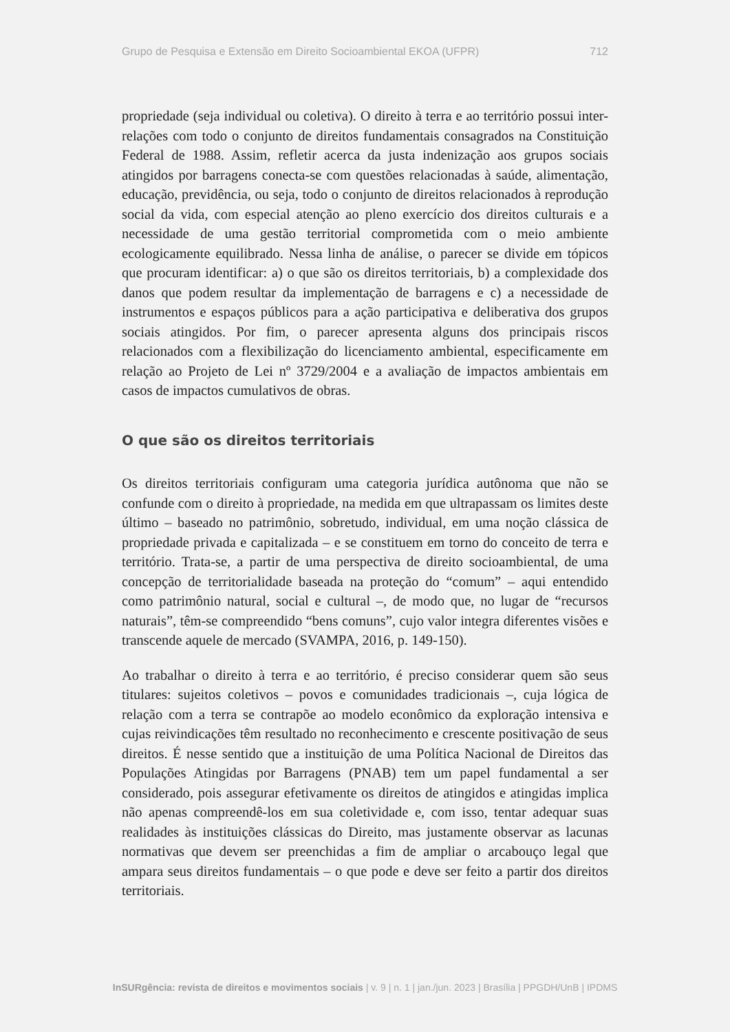Grupo de Pesquisa e Extensão em Direito Socioambiental EKOA (UFPR) 712
propriedade (seja individual ou coletiva). O direito à terra e ao território possui inter-relações com todo o conjunto de direitos fundamentais consagrados na Constituição Federal de 1988. Assim, refletir acerca da justa indenização aos grupos sociais atingidos por barragens conecta-se com questões relacionadas à saúde, alimentação, educação, previdência, ou seja, todo o conjunto de direitos relacionados à reprodução social da vida, com especial atenção ao pleno exercício dos direitos culturais e a necessidade de uma gestão territorial comprometida com o meio ambiente ecologicamente equilibrado. Nessa linha de análise, o parecer se divide em tópicos que procuram identificar: a) o que são os direitos territoriais, b) a complexidade dos danos que podem resultar da implementação de barragens e c) a necessidade de instrumentos e espaços públicos para a ação participativa e deliberativa dos grupos sociais atingidos. Por fim, o parecer apresenta alguns dos principais riscos relacionados com a flexibilização do licenciamento ambiental, especificamente em relação ao Projeto de Lei nº 3729/2004 e a avaliação de impactos ambientais em casos de impactos cumulativos de obras.
O que são os direitos territoriais
Os direitos territoriais configuram uma categoria jurídica autônoma que não se confunde com o direito à propriedade, na medida em que ultrapassam os limites deste último – baseado no patrimônio, sobretudo, individual, em uma noção clássica de propriedade privada e capitalizada – e se constituem em torno do conceito de terra e território. Trata-se, a partir de uma perspectiva de direito socioambiental, de uma concepção de territorialidade baseada na proteção do “comum” – aqui entendido como patrimônio natural, social e cultural –, de modo que, no lugar de “recursos naturais”, têm-se compreendido “bens comuns”, cujo valor integra diferentes visões e transcende aquele de mercado (SVAMPA, 2016, p. 149-150).
Ao trabalhar o direito à terra e ao território, é preciso considerar quem são seus titulares: sujeitos coletivos – povos e comunidades tradicionais –, cuja lógica de relação com a terra se contrapõe ao modelo econômico da exploração intensiva e cujas reivindicações têm resultado no reconhecimento e crescente positivação de seus direitos. É nesse sentido que a instituição de uma Política Nacional de Direitos das Populações Atingidas por Barragens (PNAB) tem um papel fundamental a ser considerado, pois assegurar efetivamente os direitos de atingidos e atingidas implica não apenas compreendê-los em sua coletividade e, com isso, tentar adequar suas realidades às instituições clássicas do Direito, mas justamente observar as lacunas normativas que devem ser preenchidas a fim de ampliar o arcabouço legal que ampara seus direitos fundamentais – o que pode e deve ser feito a partir dos direitos territoriais.
InSURgência: revista de direitos e movimentos sociais | v. 9 | n. 1 | jan./jun. 2023 | Brasília | PPGDH/UnB | IPDMS